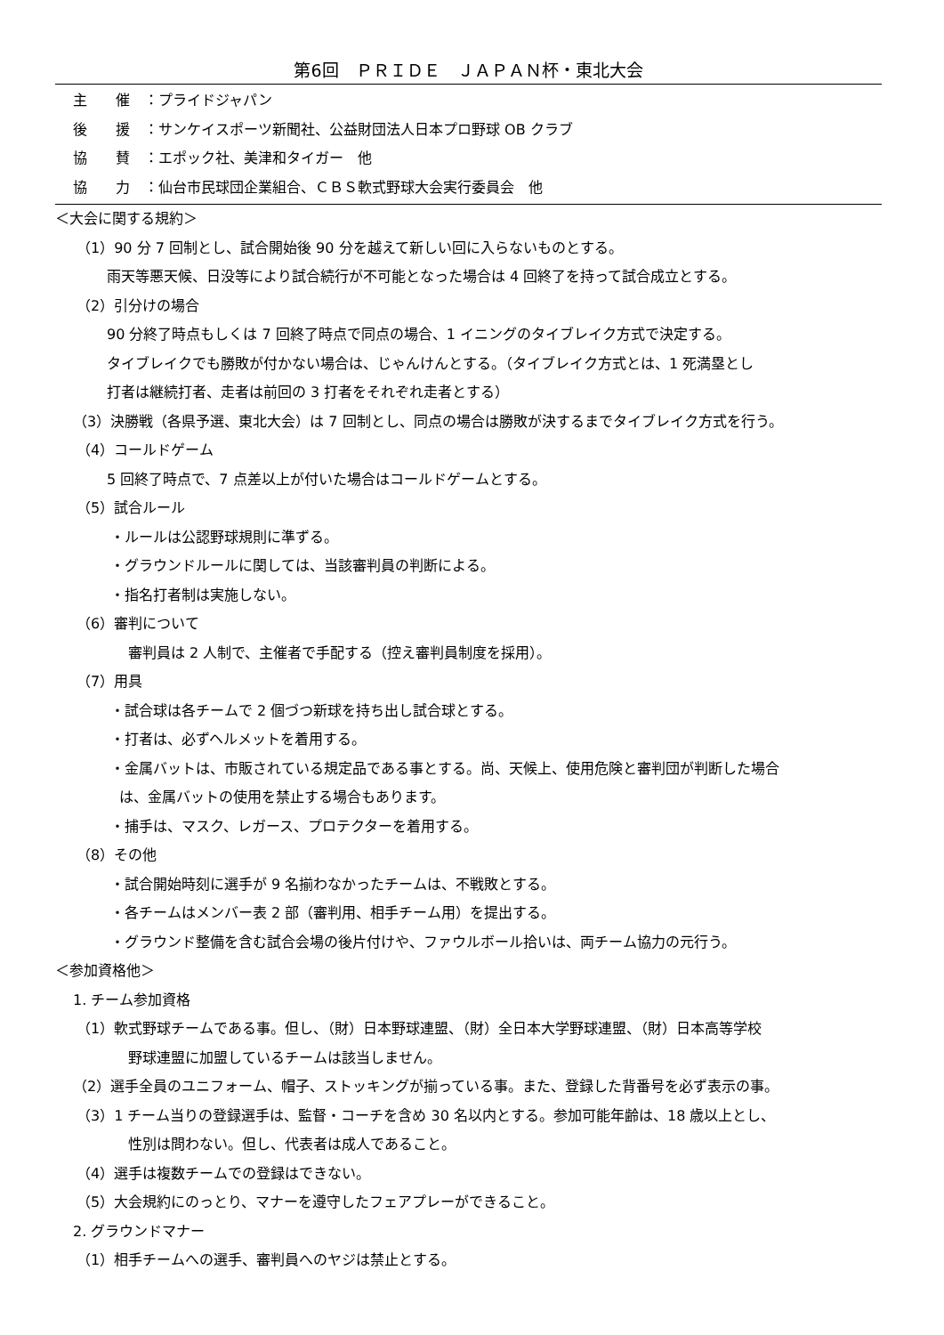第6回　ＰＲＩＤＥ　ＪＡＰＡＮ杯・東北大会
主　　催　：プライドジャパン
後　　援　：サンケイスポーツ新聞社、公益財団法人日本プロ野球 OB クラブ
協　　賛　：エポック社、美津和タイガー　他
協　　力　：仙台市民球団企業組合、ＣＢＳ軟式野球大会実行委員会　他
＜大会に関する規約＞
（1）90 分 7 回制とし、試合開始後 90 分を越えて新しい回に入らないものとする。
雨天等悪天候、日没等により試合続行が不可能となった場合は 4 回終了を持って試合成立とする。
（2）引分けの場合
90 分終了時点もしくは 7 回終了時点で同点の場合、1 イニングのタイブレイク方式で決定する。
タイブレイクでも勝敗が付かない場合は、じゃんけんとする。（タイブレイク方式とは、1 死満塁とし
打者は継続打者、走者は前回の 3 打者をそれぞれ走者とする）
（3）決勝戦（各県予選、東北大会）は 7 回制とし、同点の場合は勝敗が決するまでタイブレイク方式を行う。
（4）コールドゲーム
5 回終了時点で、7 点差以上が付いた場合はコールドゲームとする。
（5）試合ルール
・ルールは公認野球規則に準ずる。
・グラウンドルールに関しては、当該審判員の判断による。
・指名打者制は実施しない。
（6）審判について
審判員は 2 人制で、主催者で手配する（控え審判員制度を採用）。
（7）用具
・試合球は各チームで 2 個づつ新球を持ち出し試合球とする。
・打者は、必ずヘルメットを着用する。
・金属バットは、市販されている規定品である事とする。尚、天候上、使用危険と審判団が判断した場合
は、金属バットの使用を禁止する場合もあります。
・捕手は、マスク、レガース、プロテクターを着用する。
（8）その他
・試合開始時刻に選手が 9 名揃わなかったチームは、不戦敗とする。
・各チームはメンバー表 2 部（審判用、相手チーム用）を提出する。
・グラウンド整備を含む試合会場の後片付けや、ファウルボール拾いは、両チーム協力の元行う。
＜参加資格他＞
1. チーム参加資格
（1）軟式野球チームである事。但し、（財）日本野球連盟、（財）全日本大学野球連盟、（財）日本高等学校
野球連盟に加盟しているチームは該当しません。
（2）選手全員のユニフォーム、帽子、ストッキングが揃っている事。また、登録した背番号を必ず表示の事。
（3）1 チーム当りの登録選手は、監督・コーチを含め 30 名以内とする。参加可能年齢は、18 歳以上とし、
性別は問わない。但し、代表者は成人であること。
（4）選手は複数チームでの登録はできない。
（5）大会規約にのっとり、マナーを遵守したフェアプレーができること。
2. グラウンドマナー
（1）相手チームへの選手、審判員へのヤジは禁止とする。